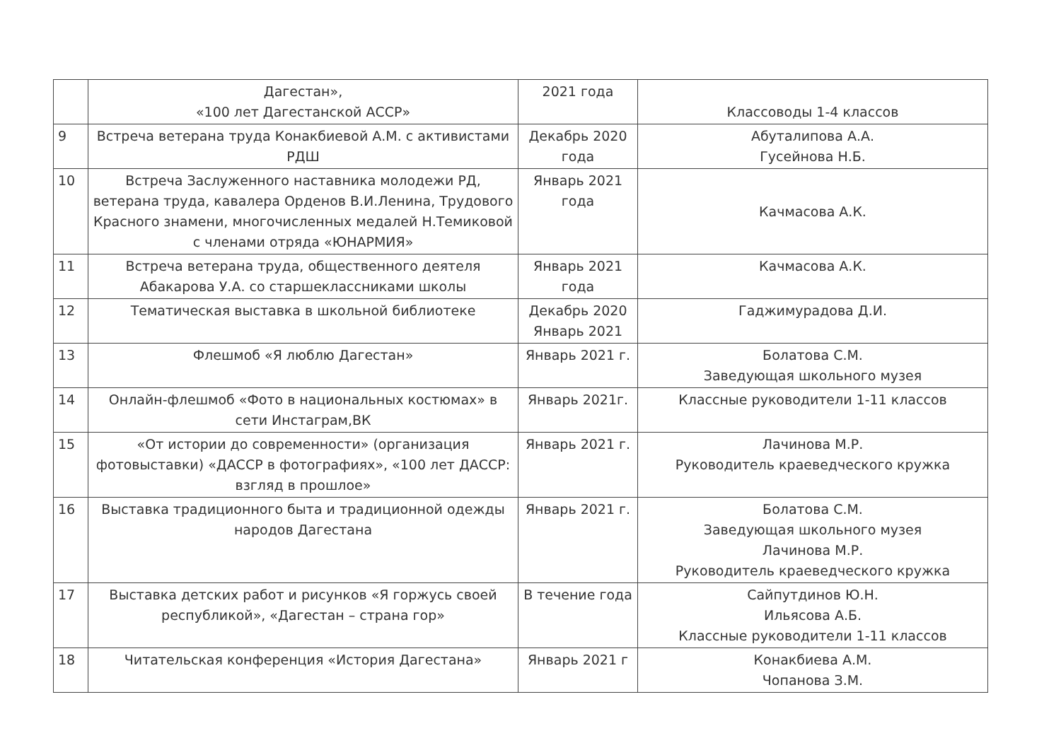| | Дагестан», «100 лет Дагестанской АССР» | 2021 года | Классоводы 1-4 классов |
| 9 | Встреча ветерана труда Конакбиевой А.М. с активистами РДШ | Декабрь 2020 года | Абуталипова А.А. Гусейнова Н.Б. |
| 10 | Встреча Заслуженного наставника молодежи РД, ветерана труда, кавалера Орденов В.И.Ленина, Трудового Красного знамени, многочисленных медалей Н.Темиковой с членами отряда «ЮНАРМИЯ» | Январь 2021 года | Качмасова А.К. |
| 11 | Встреча ветерана труда, общественного деятеля Абакарова У.А. со старшеклассниками школы | Январь 2021 года | Качмасова А.К. |
| 12 | Тематическая выставка в школьной библиотеке | Декабрь 2020 Январь 2021 | Гаджимурадова Д.И. |
| 13 | Флешмоб «Я люблю Дагестан» | Январь 2021 г. | Болатова С.М. Заведующая школьного музея |
| 14 | Онлайн-флешмоб «Фото в национальных костюмах» в сети Инстаграм,ВК | Январь 2021г. | Классные руководители 1-11 классов |
| 15 | «От истории до современности» (организация фотовыставки) «ДАССР в фотографиях», «100 лет ДАССР: взгляд в прошлое» | Январь 2021 г. | Лачинова М.Р. Руководитель краеведческого кружка |
| 16 | Выставка традиционного быта и традиционной одежды народов Дагестана | Январь 2021 г. | Болатова С.М. Заведующая школьного музея Лачинова М.Р. Руководитель краеведческого кружка |
| 17 | Выставка детских работ и рисунков «Я горжусь своей республикой», «Дагестан – страна гор» | В течение года | Сайпутдинов Ю.Н. Ильясова А.Б. Классные руководители 1-11 классов |
| 18 | Читательская конференция «История Дагестана» | Январь 2021 г | Конакбиева А.М. Чопанова З.М. |